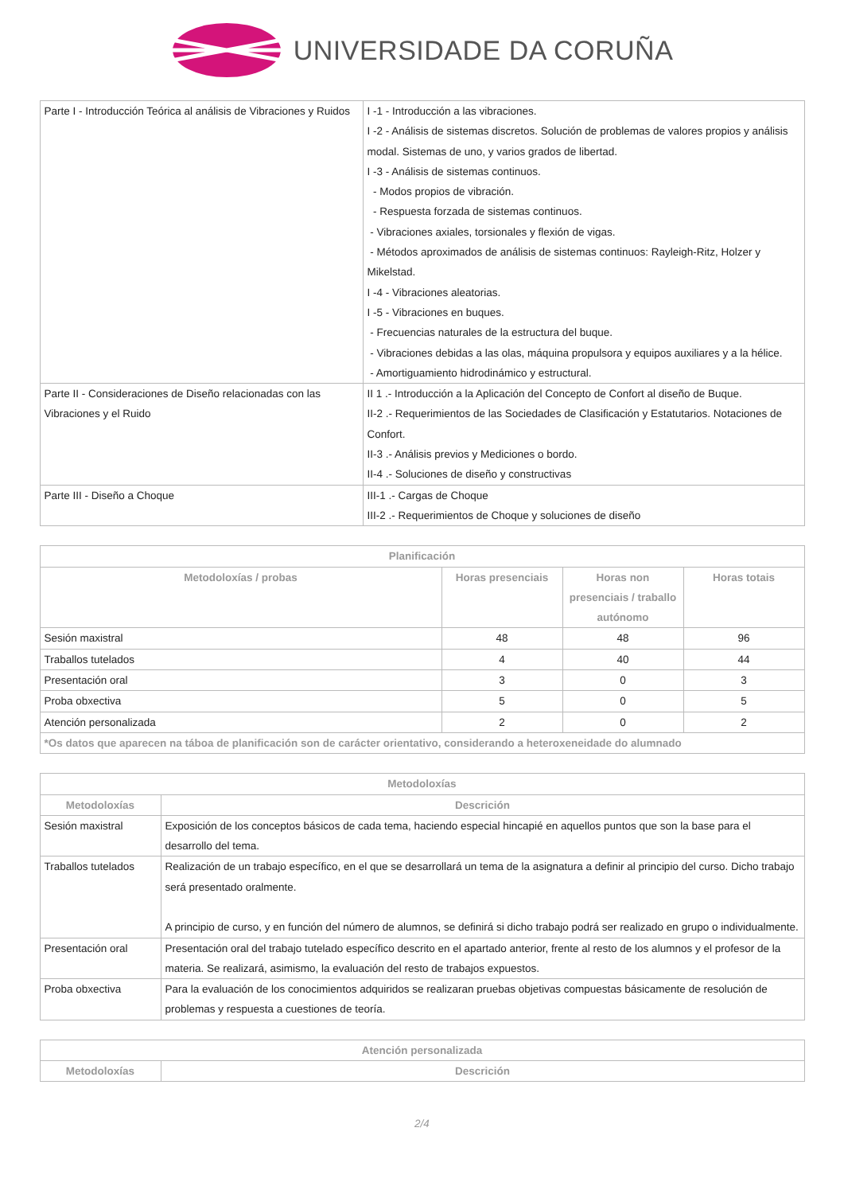UNIVERSIDADE DA CORUÑA
| Parte I - Introducción Teórica al análisis de Vibraciones y Ruidos | I -1 - Introducción a las vibraciones. I -2 - Análisis de sistemas discretos. Solución de problemas de valores propios y análisis modal. Sistemas de uno, y varios grados de libertad. I -3 - Análisis de sistemas continuos. - Modos propios de vibración. - Respuesta forzada de sistemas continuos. - Vibraciones axiales, torsionales y flexión de vigas. - Métodos aproximados de análisis de sistemas continuos: Rayleigh-Ritz, Holzer y Mikelstad. I -4 - Vibraciones aleatorias. I -5 - Vibraciones en buques. - Frecuencias naturales de la estructura del buque. - Vibraciones debidas a las olas, máquina propulsora y equipos auxiliares y a la hélice. - Amortiguamiento hidrodinámico y estructural. |
| Parte II - Consideraciones de Diseño relacionadas con las Vibraciones y el Ruido | II 1 .- Introducción a la Aplicación del Concepto de Confort al diseño de Buque. II-2 .- Requerimientos de las Sociedades de Clasificación y Estatutarios. Notaciones de Confort. II-3 .- Análisis previos y Mediciones o bordo. II-4 .- Soluciones de diseño y constructivas |
| Parte III - Diseño a Choque | III-1 .- Cargas de Choque III-2 .- Requerimientos de Choque y soluciones de diseño |
| Planificación | | | |
| --- | --- | --- | --- |
| Metodoloxías / probas | Horas presenciais | Horas non presenciais / traballo autónomo | Horas totais |
| Sesión maxistral | 48 | 48 | 96 |
| Traballos tutelados | 4 | 40 | 44 |
| Presentación oral | 3 | 0 | 3 |
| Proba obxectiva | 5 | 0 | 5 |
| Atención personalizada | 2 | 0 | 2 |
| *Os datos que aparecen na táboa de planificación son de carácter orientativo, considerando a heteroxeneidade do alumnado | | | |
| Metodoloxías | |
| --- | --- |
| Metodoloxías | Descrición |
| Sesión maxistral | Exposición de los conceptos básicos de cada tema, haciendo especial hincapié en aquellos puntos que son la base para el desarrollo del tema. |
| Traballos tutelados | Realización de un trabajo específico, en el que se desarrollará un tema de la asignatura a definir al principio del curso. Dicho trabajo será presentado oralmente. A principio de curso, y en función del número de alumnos, se definirá si dicho trabajo podrá ser realizado en grupo o individualmente. |
| Presentación oral | Presentación oral del trabajo tutelado específico descrito en el apartado anterior, frente al resto de los alumnos y el profesor de la materia. Se realizará, asimismo, la evaluación del resto de trabajos expuestos. |
| Proba obxectiva | Para la evaluación de los conocimientos adquiridos se realizaran pruebas objetivas compuestas básicamente de resolución de problemas y respuesta a cuestiones de teoría. |
| Atención personalizada | |
| --- | --- |
| Metodoloxías | Descrición |
2/4